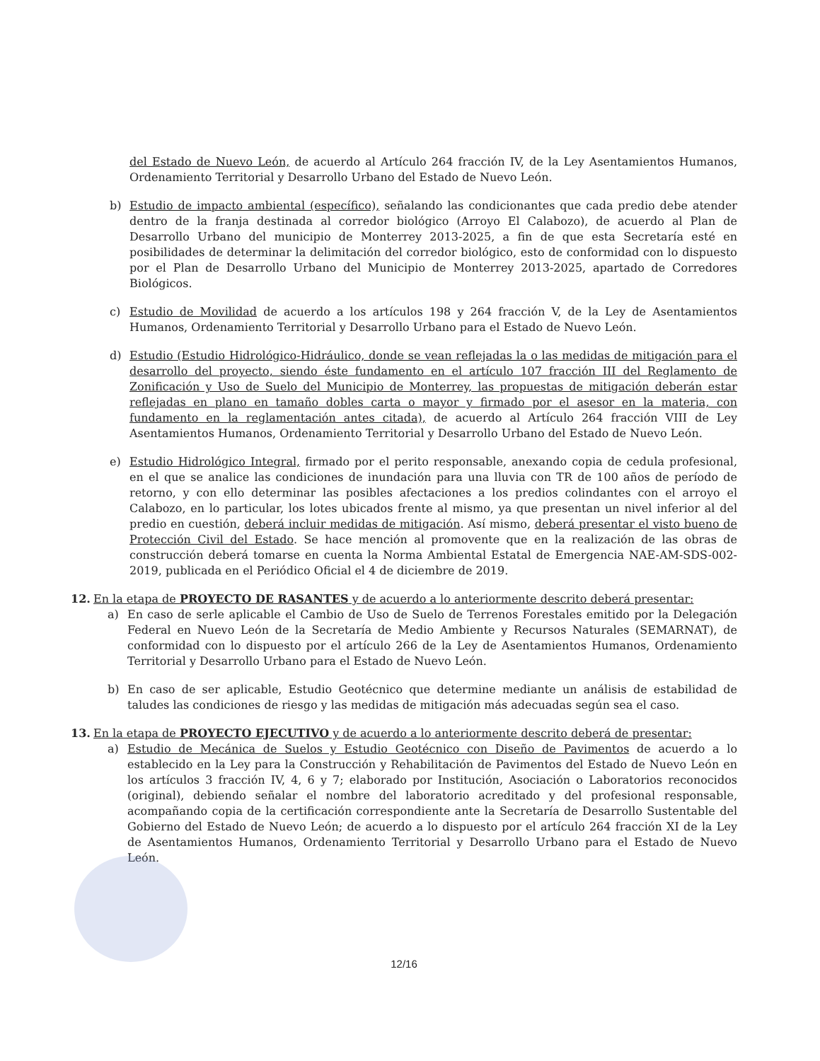del Estado de Nuevo León, de acuerdo al Artículo 264 fracción IV, de la Ley Asentamientos Humanos, Ordenamiento Territorial y Desarrollo Urbano del Estado de Nuevo León.
b) Estudio de impacto ambiental (específico), señalando las condicionantes que cada predio debe atender dentro de la franja destinada al corredor biológico (Arroyo El Calabozo), de acuerdo al Plan de Desarrollo Urbano del municipio de Monterrey 2013-2025, a fin de que esta Secretaría esté en posibilidades de determinar la delimitación del corredor biológico, esto de conformidad con lo dispuesto por el Plan de Desarrollo Urbano del Municipio de Monterrey 2013-2025, apartado de Corredores Biológicos.
c) Estudio de Movilidad de acuerdo a los artículos 198 y 264 fracción V, de la Ley de Asentamientos Humanos, Ordenamiento Territorial y Desarrollo Urbano para el Estado de Nuevo León.
d) Estudio (Estudio Hidrológico-Hidráulico, donde se vean reflejadas la o las medidas de mitigación para el desarrollo del proyecto, siendo éste fundamento en el artículo 107 fracción III del Reglamento de Zonificación y Uso de Suelo del Municipio de Monterrey, las propuestas de mitigación deberán estar reflejadas en plano en tamaño dobles carta o mayor y firmado por el asesor en la materia, con fundamento en la reglamentación antes citada), de acuerdo al Artículo 264 fracción VIII de Ley Asentamientos Humanos, Ordenamiento Territorial y Desarrollo Urbano del Estado de Nuevo León.
e) Estudio Hidrológico Integral, firmado por el perito responsable, anexando copia de cedula profesional, en el que se analice las condiciones de inundación para una lluvia con TR de 100 años de período de retorno, y con ello determinar las posibles afectaciones a los predios colindantes con el arroyo el Calabozo, en lo particular, los lotes ubicados frente al mismo, ya que presentan un nivel inferior al del predio en cuestión, deberá incluir medidas de mitigación. Así mismo, deberá presentar el visto bueno de Protección Civil del Estado. Se hace mención al promovente que en la realización de las obras de construcción deberá tomarse en cuenta la Norma Ambiental Estatal de Emergencia NAE-AM-SDS-002-2019, publicada en el Periódico Oficial el 4 de diciembre de 2019.
12. En la etapa de PROYECTO DE RASANTES y de acuerdo a lo anteriormente descrito deberá presentar:
a) En caso de serle aplicable el Cambio de Uso de Suelo de Terrenos Forestales emitido por la Delegación Federal en Nuevo León de la Secretaría de Medio Ambiente y Recursos Naturales (SEMARNAT), de conformidad con lo dispuesto por el artículo 266 de la Ley de Asentamientos Humanos, Ordenamiento Territorial y Desarrollo Urbano para el Estado de Nuevo León.
b) En caso de ser aplicable, Estudio Geotécnico que determine mediante un análisis de estabilidad de taludes las condiciones de riesgo y las medidas de mitigación más adecuadas según sea el caso.
13. En la etapa de PROYECTO EJECUTIVO y de acuerdo a lo anteriormente descrito deberá de presentar:
a) Estudio de Mecánica de Suelos y Estudio Geotécnico con Diseño de Pavimentos de acuerdo a lo establecido en la Ley para la Construcción y Rehabilitación de Pavimentos del Estado de Nuevo León en los artículos 3 fracción IV, 4, 6 y 7; elaborado por Institución, Asociación o Laboratorios reconocidos (original), debiendo señalar el nombre del laboratorio acreditado y del profesional responsable, acompañando copia de la certificación correspondiente ante la Secretaría de Desarrollo Sustentable del Gobierno del Estado de Nuevo León; de acuerdo a lo dispuesto por el artículo 264 fracción XI de la Ley de Asentamientos Humanos, Ordenamiento Territorial y Desarrollo Urbano para el Estado de Nuevo León.
12/16